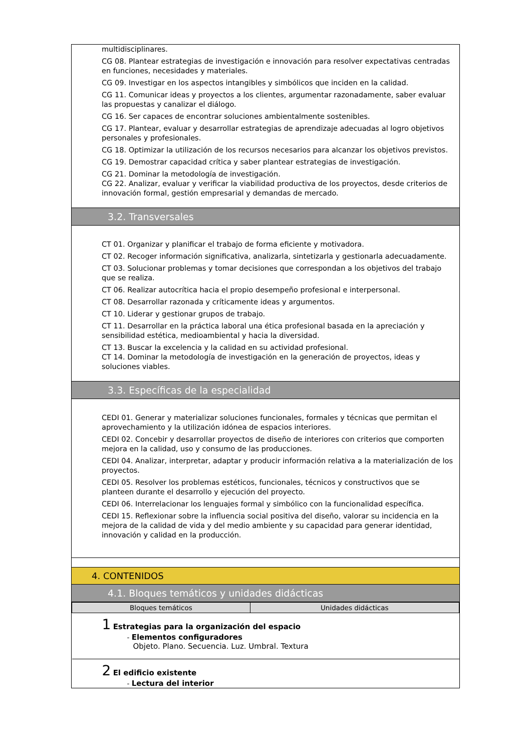multidisciplinares.
CG 08. Plantear estrategias de investigación e innovación para resolver expectativas centradas en funciones, necesidades y materiales.
CG 09. Investigar en los aspectos intangibles y simbólicos que inciden en la calidad.
CG 11. Comunicar ideas y proyectos a los clientes, argumentar razonadamente, saber evaluar las propuestas y canalizar el diálogo.
CG 16. Ser capaces de encontrar soluciones ambientalmente sostenibles.
CG 17. Plantear, evaluar y desarrollar estrategias de aprendizaje adecuadas al logro objetivos personales y profesionales.
CG 18. Optimizar la utilización de los recursos necesarios para alcanzar los objetivos previstos.
CG 19. Demostrar capacidad crítica y saber plantear estrategias de investigación.
CG 21. Dominar la metodología de investigación.
CG 22. Analizar, evaluar y verificar la viabilidad productiva de los proyectos, desde criterios de innovación formal, gestión empresarial y demandas de mercado.
3.2. Transversales
CT 01. Organizar y planificar el trabajo de forma eficiente y motivadora.
CT 02. Recoger información significativa, analizarla, sintetizarla y gestionarla adecuadamente.
CT 03. Solucionar problemas y tomar decisiones que correspondan a los objetivos del trabajo que se realiza.
CT 06. Realizar autocrítica hacia el propio desempeño profesional e interpersonal.
CT 08. Desarrollar razonada y críticamente ideas y argumentos.
CT 10. Liderar y gestionar grupos de trabajo.
CT 11. Desarrollar en la práctica laboral una ética profesional basada en la apreciación y sensibilidad estética, medioambiental y hacia la diversidad.
CT 13. Buscar la excelencia y la calidad en su actividad profesional.
CT 14. Dominar la metodología de investigación en la generación de proyectos, ideas y soluciones viables.
3.3. Específicas de la especialidad
CEDI 01. Generar y materializar soluciones funcionales, formales y técnicas que permitan el aprovechamiento y la utilización idónea de espacios interiores.
CEDI 02. Concebir y desarrollar proyectos de diseño de interiores con criterios que comporten mejora en la calidad, uso y consumo de las producciones.
CEDI 04. Analizar, interpretar, adaptar y producir información relativa a la materialización de los proyectos.
CEDI 05. Resolver los problemas estéticos, funcionales, técnicos y constructivos que se planteen durante el desarrollo y ejecución del proyecto.
CEDI 06. Interrelacionar los lenguajes formal y simbólico con la funcionalidad específica.
CEDI 15. Reflexionar sobre la influencia social positiva del diseño, valorar su incidencia en la mejora de la calidad de vida y del medio ambiente y su capacidad para generar identidad, innovación y calidad en la producción.
4. CONTENIDOS
4.1. Bloques temáticos y unidades didácticas
| Bloques temáticos | Unidades didácticas |
| --- | --- |
| 1 Estrategias para la organización del espacio - Elementos configuradores Objeto. Plano. Secuencia. Luz. Umbral. Textura | |
| 2 El edificio existente - Lectura del interior | |